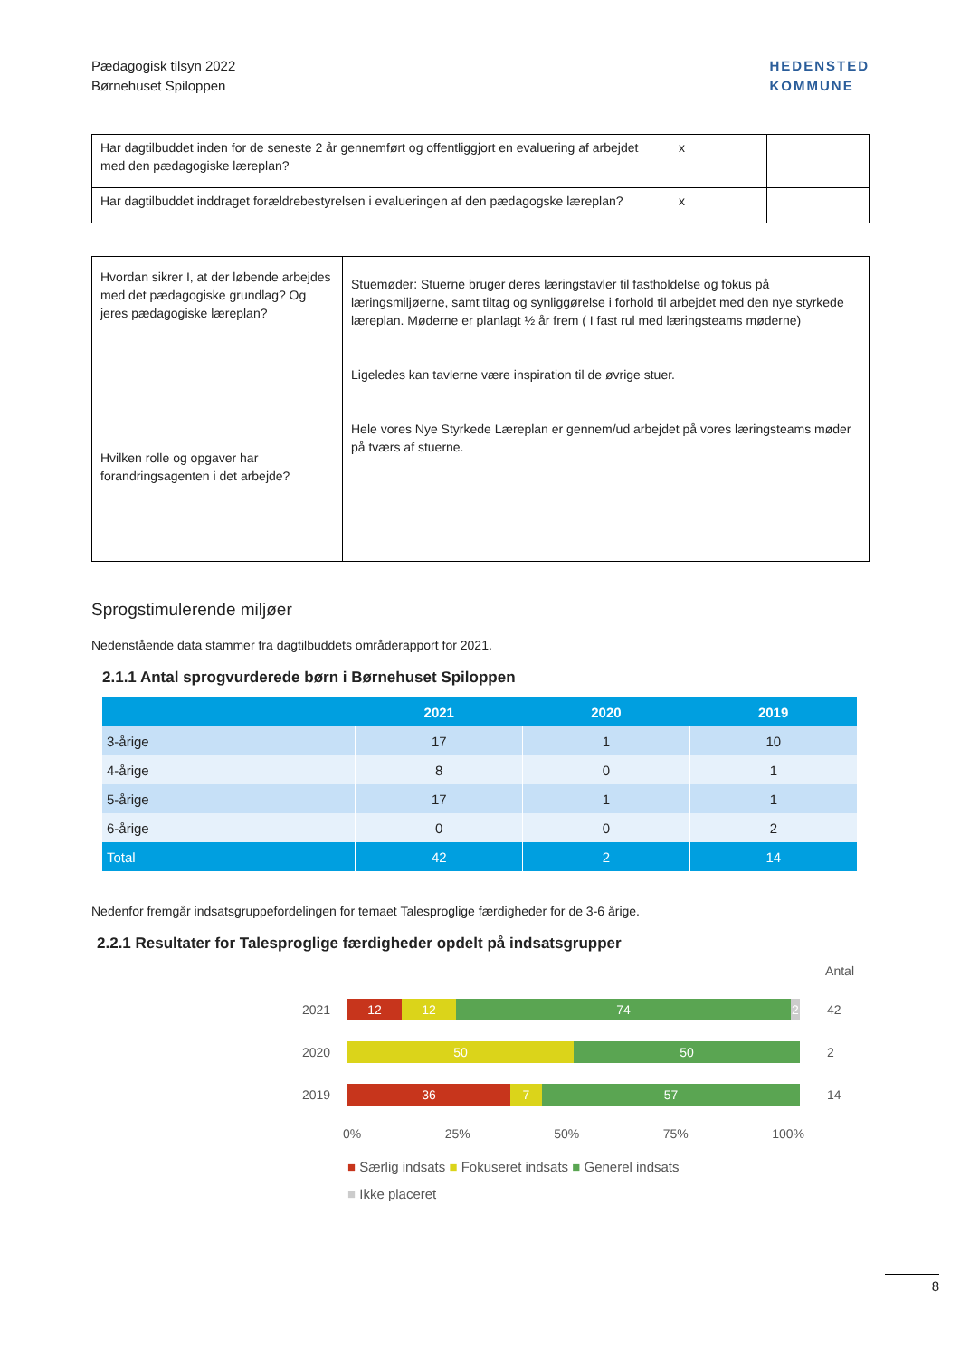Pædagogisk tilsyn 2022
Børnehuset Spiloppen
HEDENSTED
KOMMUNE
| Har dagtilbuddet inden for de seneste 2 år gennemført og offentliggjort en evaluering af arbejdet med den pædagogiske læreplan? | x | |
| Har dagtilbuddet inddraget forældrebestyrelsen i evalueringen af den pædagogske læreplan? | x | |
| Hvordan sikrer I, at der løbende arbejdes med det pædagogiske grundlag? Og jeres pædagogiske læreplan? Hvilken rolle og opgaver har forandringsagenten i det arbejde? | Stuemøder: Stuerne bruger deres læringstavler til fastholdelse og fokus på læringsmiljøerne, samt tiltag og synliggørelse i forhold til arbejdet med den nye styrkede læreplan. Møderne er planlagt ½ år frem ( I fast rul med læringsteams møderne) Ligeledes kan tavlerne være inspiration til de øvrige stuer. Hele vores Nye Styrkede Læreplan er gennem/ud arbejdet på vores læringsteams møder på tværs af stuerne. |
Sprogstimulerende miljøer
Nedenstående data stammer fra dagtilbuddets områderapport for 2021.
2.1.1 Antal sprogvurderede børn i Børnehuset Spiloppen
| | 2021 | 2020 | 2019 |
| --- | --- | --- | --- |
| 3-årige | 17 | 1 | 10 |
| 4-årige | 8 | 0 | 1 |
| 5-årige | 17 | 1 | 1 |
| 6-årige | 0 | 0 | 2 |
| Total | 42 | 2 | 14 |
Nedenfor fremgår indsatsgruppefordelingen for temaet Talesproglige færdigheder for de 3-6 årige.
2.2.1 Resultater for Talesproglige færdigheder opdelt på indsatsgrupper
Antal
2021
12 12 74 2
42
2020
50 50
2
2019
36 7 57
14
0% 25% 50% 75% 100%
■ Særlig indsats ■ Fokuseret indsats ■ Generel indsats
■ Ikke placeret
8